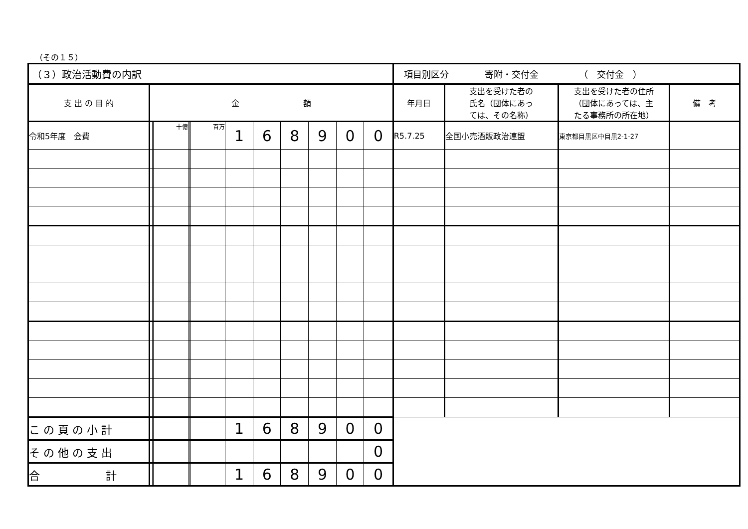（その１５）
| （３）政治活動費の内訳 | | | | | | | | | | | | | 項目別区分 寄附・交付金 （ 交付金 ） | | | |
| --- | --- | --- | --- | --- | --- | --- | --- | --- | --- | --- | --- | --- | --- | --- | --- | --- |
| 支 出 の 目 的 | 金 額 | | | | | | | | | | | | 年月日 | 支出を受けた者の 氏名（団体にあっ ては、その名称） | 支出を受けた者の住所 （団体にあっては、主 たる事務所の所在地） | 備 考 |
| 令和5年度 会費 | | | 十億 | | | 百万 | 1 | 6 | 8 | 9 | 0 | 0 | R5.7.25 | 全国小売酒販政治連盟 | 東京都目黒区中目黒2-1-27 | |
| こ の 頁 の 小 計 | | | | | | | 1 | 6 | 8 | 9 | 0 | 0 | | | | |
| そ の 他 の 支 出 | | | | | | | | | | | | 0 | | | | |
| 合 計 | | | | | | | 1 | 6 | 8 | 9 | 0 | 0 | | | | |